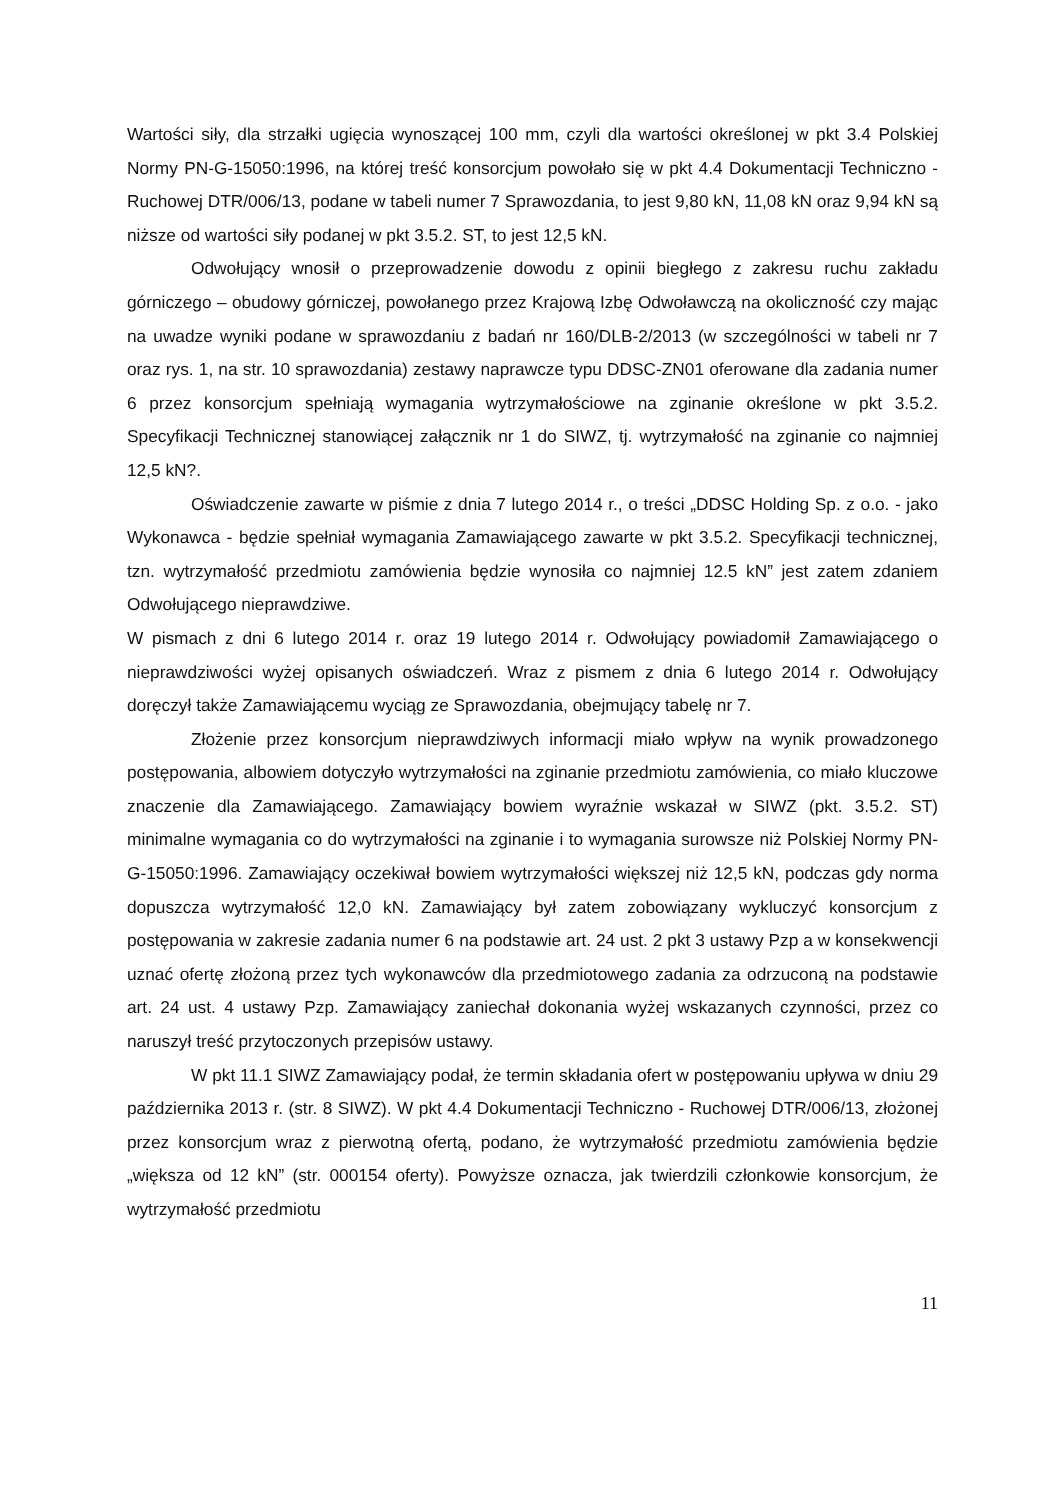Wartości siły, dla strzałki ugięcia wynoszącej 100 mm, czyli dla wartości określonej w pkt 3.4 Polskiej Normy PN-G-15050:1996, na której treść konsorcjum powołało się w pkt 4.4 Dokumentacji Techniczno - Ruchowej DTR/006/13, podane w tabeli numer 7 Sprawozdania, to jest 9,80 kN, 11,08 kN oraz 9,94 kN są niższe od wartości siły podanej w pkt 3.5.2. ST, to jest 12,5 kN.
Odwołujący wnosił o przeprowadzenie dowodu z opinii biegłego z zakresu ruchu zakładu górniczego – obudowy górniczej, powołanego przez Krajową Izbę Odwoławczą na okoliczność czy mając na uwadze wyniki podane w sprawozdaniu z badań nr 160/DLB-2/2013 (w szczególności w tabeli nr 7 oraz rys. 1, na str. 10 sprawozdania) zestawy naprawcze typu DDSC-ZN01 oferowane dla zadania numer 6 przez konsorcjum spełniają wymagania wytrzymałościowe na zginanie określone w pkt 3.5.2. Specyfikacji Technicznej stanowiącej załącznik nr 1 do SIWZ, tj. wytrzymałość na zginanie co najmniej 12,5 kN?.
Oświadczenie zawarte w piśmie z dnia 7 lutego 2014 r., o treści „DDSC Holding Sp. z o.o. - jako Wykonawca - będzie spełniał wymagania Zamawiającego zawarte w pkt 3.5.2. Specyfikacji technicznej, tzn. wytrzymałość przedmiotu zamówienia będzie wynosiła co najmniej 12.5 kN” jest zatem zdaniem Odwołującego nieprawdziwe.
W pismach z dni 6 lutego 2014 r. oraz 19 lutego 2014 r. Odwołujący powiadomił Zamawiającego o nieprawdziwości wyżej opisanych oświadczeń. Wraz z pismem z dnia 6 lutego 2014 r. Odwołujący doręczył także Zamawiającemu wyciąg ze Sprawozdania, obejmujący tabelę nr 7.
Złożenie przez konsorcjum nieprawdziwych informacji miało wpływ na wynik prowadzonego postępowania, albowiem dotyczyło wytrzymałości na zginanie przedmiotu zamówienia, co miało kluczowe znaczenie dla Zamawiającego. Zamawiający bowiem wyraźnie wskazał w SIWZ (pkt. 3.5.2. ST) minimalne wymagania co do wytrzymałości na zginanie i to wymagania surowsze niż Polskiej Normy PN-G-15050:1996. Zamawiający oczekiwał bowiem wytrzymałości większej niż 12,5 kN, podczas gdy norma dopuszcza wytrzymałość 12,0 kN. Zamawiający był zatem zobowiązany wykluczyć konsorcjum z postępowania w zakresie zadania numer 6 na podstawie art. 24 ust. 2 pkt 3 ustawy Pzp a w konsekwencji uznać ofertę złożoną przez tych wykonawców dla przedmiotowego zadania za odrzuconą na podstawie art. 24 ust. 4 ustawy Pzp. Zamawiający zaniechał dokonania wyżej wskazanych czynności, przez co naruszył treść przytoczonych przepisów ustawy.
W pkt 11.1 SIWZ Zamawiający podał, że termin składania ofert w postępowaniu upływa w dniu 29 października 2013 r. (str. 8 SIWZ). W pkt 4.4 Dokumentacji Techniczno - Ruchowej DTR/006/13, złożonej przez konsorcjum wraz z pierwotną ofertą, podano, że wytrzymałość przedmiotu zamówienia będzie „większa od 12 kN” (str. 000154 oferty). Powyższe oznacza, jak twierdzili członkowie konsorcjum, że wytrzymałość przedmiotu
11